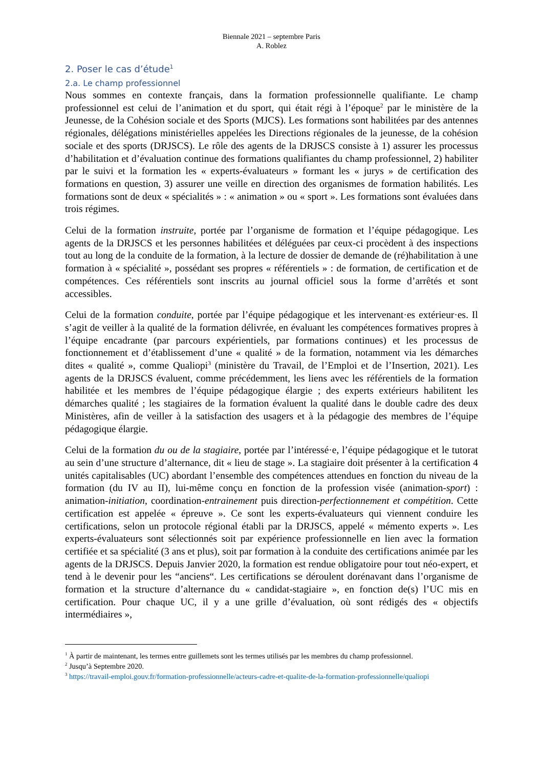Biennale 2021 – septembre Paris
A. Roblez
2. Poser le cas d’étude<sup>1</sup>
2.a. Le champ professionnel
Nous sommes en contexte français, dans la formation professionnelle qualifiante. Le champ professionnel est celui de l’animation et du sport, qui était régi à l’époque<sup>2</sup> par le ministère de la Jeunesse, de la Cohésion sociale et des Sports (MJCS). Les formations sont habilitées par des antennes régionales, délégations ministérielles appelées les Directions régionales de la jeunesse, de la cohésion sociale et des sports (DRJSCS). Le rôle des agents de la DRJSCS consiste à 1) assurer les processus d’habilitation et d’évaluation continue des formations qualifiantes du champ professionnel, 2) habiliter par le suivi et la formation les « experts-évaluateurs » formant les « jurys » de certification des formations en question, 3) assurer une veille en direction des organismes de formation habilités. Les formations sont de deux « spécialités » : « animation » ou « sport ». Les formations sont évaluées dans trois régimes.
Celui de la formation instruite, portée par l’organisme de formation et l’équipe pédagogique. Les agents de la DRJSCS et les personnes habilitées et déléguées par ceux-ci procèdent à des inspections tout au long de la conduite de la formation, à la lecture de dossier de demande de (ré)habilitation à une formation à « spécialité », possédant ses propres « référentiels » : de formation, de certification et de compétences. Ces référentiels sont inscrits au journal officiel sous la forme d’arrêtés et sont accessibles.
Celui de la formation conduite, portée par l’équipe pédagogique et les intervenant·es extérieur·es. Il s’agit de veiller à la qualité de la formation délivrée, en évaluant les compétences formatives propres à l’équipe encadrante (par parcours expérientiels, par formations continues) et les processus de fonctionnement et d’établissement d’une « qualité » de la formation, notamment via les démarches dites « qualité », comme Qualiopi<sup>3</sup> (ministère du Travail, de l’Emploi et de l’Insertion, 2021). Les agents de la DRJSCS évaluent, comme précédemment, les liens avec les référentiels de la formation habilitée et les membres de l’équipe pédagogique élargie ; des experts extérieurs habilitent les démarches qualité ; les stagiaires de la formation évaluent la qualité dans le double cadre des deux Ministères, afin de veiller à la satisfaction des usagers et à la pédagogie des membres de l’équipe pédagogique élargie.
Celui de la formation du ou de la stagiaire, portée par l’intéressé·e, l’équipe pédagogique et le tutorat au sein d’une structure d’alternance, dit « lieu de stage ». La stagiaire doit présenter à la certification 4 unités capitalisables (UC) abordant l’ensemble des compétences attendues en fonction du niveau de la formation (du IV au II), lui-même conçu en fonction de la profession visée (animation-sport) : animation-initiation, coordination-entrainement puis direction-perfectionnement et compétition. Cette certification est appelée « épreuve ». Ce sont les experts-évaluateurs qui viennent conduire les certifications, selon un protocole régional établi par la DRJSCS, appelé « mémento experts ». Les experts-évaluateurs sont sélectionnés soit par expérience professionnelle en lien avec la formation certifiée et sa spécialité (3 ans et plus), soit par formation à la conduite des certifications animée par les agents de la DRJSCS. Depuis Janvier 2020, la formation est rendue obligatoire pour tout néo-expert, et tend à le devenir pour les “anciens“. Les certifications se déroulent dorénavant dans l’organisme de formation et la structure d’alternance du « candidat-stagiaire », en fonction de(s) l’UC mis en certification. Pour chaque UC, il y a une grille d’évaluation, où sont rédigés des « objectifs intermédiaires »,
<sup>1</sup> À partir de maintenant, les termes entre guillemets sont les termes utilisés par les membres du champ professionnel.
<sup>2</sup> Jusqu’à Septembre 2020.
<sup>3</sup> https://travail-emploi.gouv.fr/formation-professionnelle/acteurs-cadre-et-qualite-de-la-formation-professionnelle/qualiopi